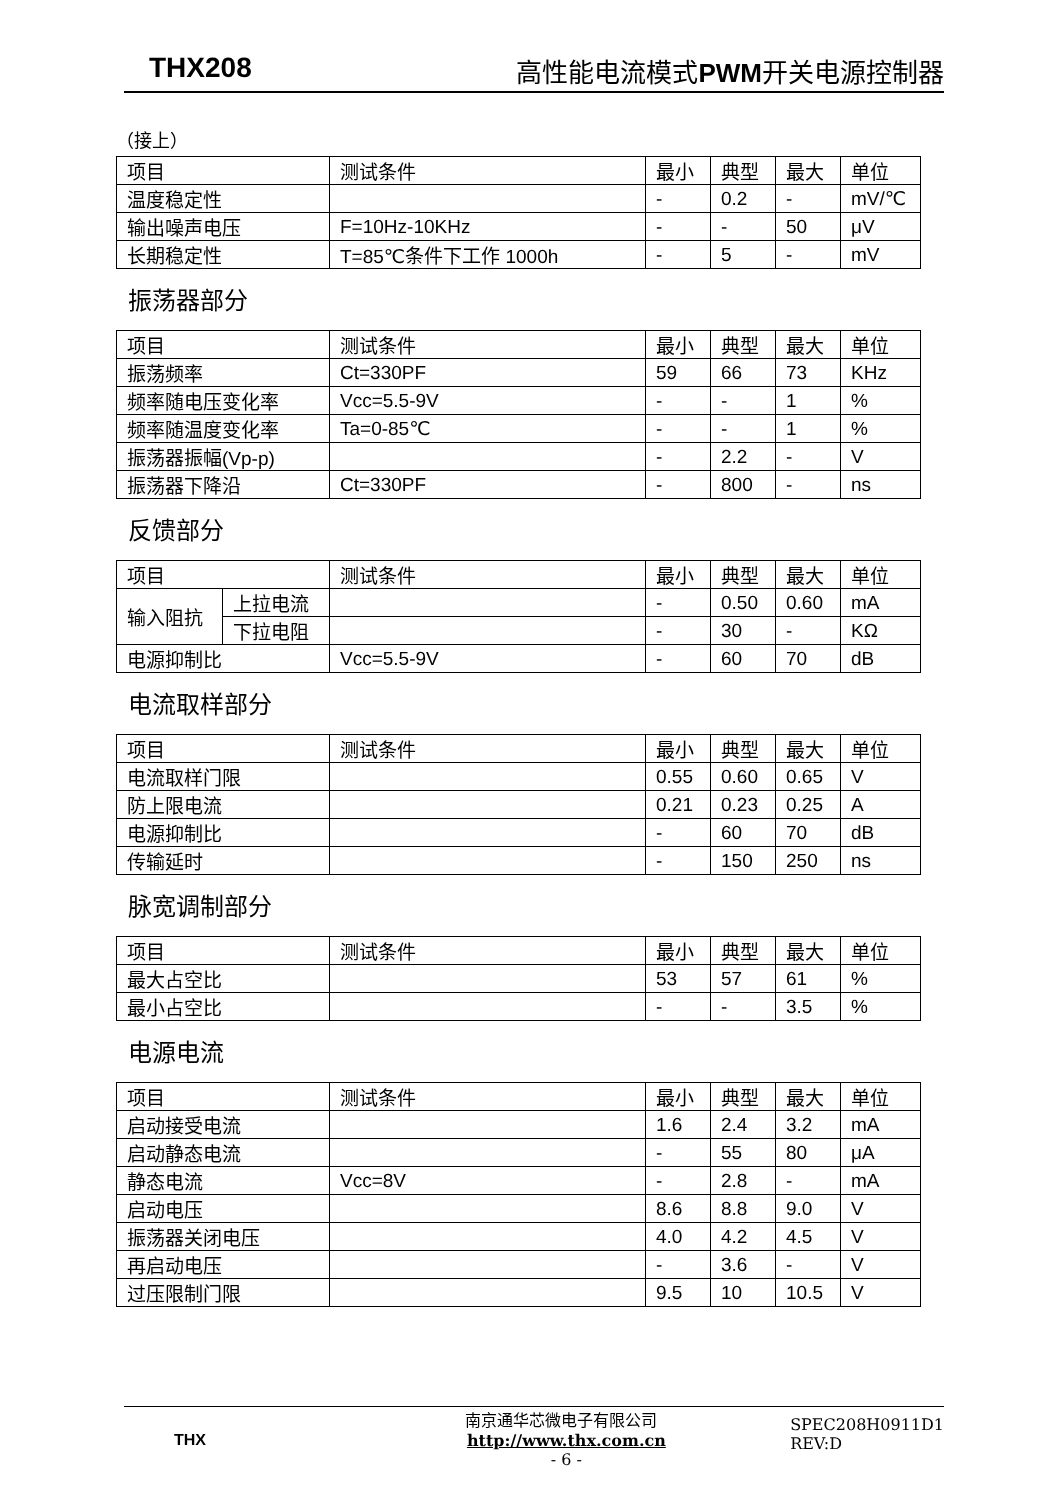THX208 高性能电流模式 PWM开关电源控制器
（接上）
| 项目 | 测试条件 | 最小 | 典型 | 最大 | 单位 |
| 温度稳定性 | | - | 0.2 | - | mV/℃ |
| 输出噪声电压 | F=10Hz-10KHz | - | - | 50 | μV |
| 长期稳定性 | T=85℃条件下工作 1000h | - | 5 | - | mV |
振荡器部分
| 项目 | 测试条件 | 最小 | 典型 | 最大 | 单位 |
| 振荡频率 | Ct=330PF | 59 | 66 | 73 | KHz |
| 频率随电压变化率 | Vcc=5.5-9V | - | - | 1 | % |
| 频率随温度变化率 | Ta=0-85℃ | - | - | 1 | % |
| 振荡器振幅(Vp-p) | | - | 2.2 | - | V |
| 振荡器下降沿 | Ct=330PF | - | 800 | - | ns |
反馈部分
| 项目 | | 测试条件 | 最小 | 典型 | 最大 | 单位 |
| 输入阻抗 | 上拉电流 | | - | 0.50 | 0.60 | mA |
| | 下拉电阻 | | - | 30 | - | KΩ |
| 电源抑制比 | | Vcc=5.5-9V | - | 60 | 70 | dB |
电流取样部分
| 项目 | 测试条件 | 最小 | 典型 | 最大 | 单位 |
| 电流取样门限 | | 0.55 | 0.60 | 0.65 | V |
| 防上限电流 | | 0.21 | 0.23 | 0.25 | A |
| 电源抑制比 | | - | 60 | 70 | dB |
| 传输延时 | | - | 150 | 250 | ns |
脉宽调制部分
| 项目 | 测试条件 | 最小 | 典型 | 最大 | 单位 |
| 最大占空比 | | 53 | 57 | 61 | % |
| 最小占空比 | | - | - | 3.5 | % |
电源电流
| 项目 | 测试条件 | 最小 | 典型 | 最大 | 单位 |
| 启动接受电流 | | 1.6 | 2.4 | 3.2 | mA |
| 启动静态电流 | | - | 55 | 80 | μA |
| 静态电流 | Vcc=8V | - | 2.8 | - | mA |
| 启动电压 | | 8.6 | 8.8 | 9.0 | V |
| 振荡器关闭电压 | | 4.0 | 4.2 | 4.5 | V |
| 再启动电压 | | - | 3.6 | - | V |
| 过压限制门限 | | 9.5 | 10 | 10.5 | V |
THX
南京通华芯微电子有限公司 http://www.thx.com.cn
- 6 -
SPEC208H0911D1
REV:D